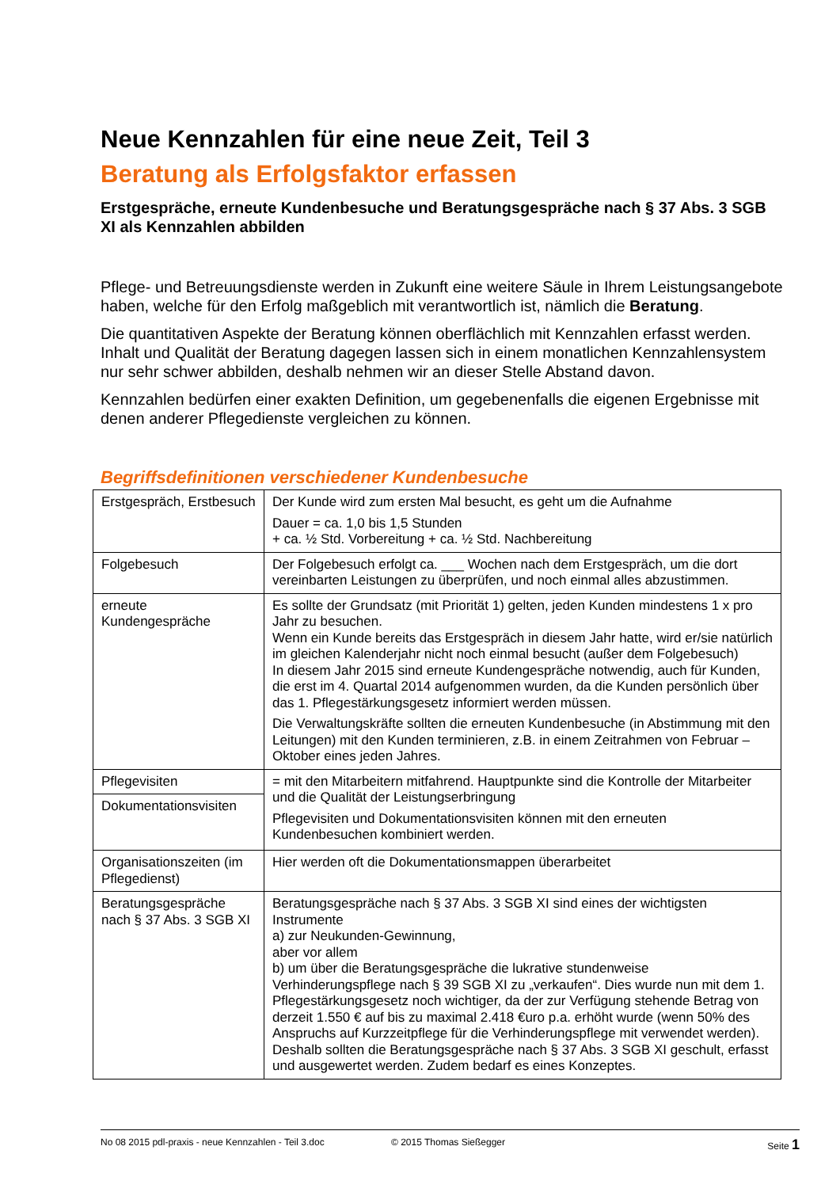Neue Kennzahlen für eine neue Zeit, Teil 3
Beratung als Erfolgsfaktor erfassen
Erstgespräche, erneute Kundenbesuche und Beratungsgespräche nach § 37 Abs. 3 SGB XI als Kennzahlen abbilden
Pflege- und Betreuungsdienste werden in Zukunft eine weitere Säule in Ihrem Leistungsangebote haben, welche für den Erfolg maßgeblich mit verantwortlich ist, nämlich die Beratung.
Die quantitativen Aspekte der Beratung können oberflächlich mit Kennzahlen erfasst werden. Inhalt und Qualität der Beratung dagegen lassen sich in einem monatlichen Kennzahlensystem nur sehr schwer abbilden, deshalb nehmen wir an dieser Stelle Abstand davon.
Kennzahlen bedürfen einer exakten Definition, um gegebenenfalls die eigenen Ergebnisse mit denen anderer Pflegedienste vergleichen zu können.
Begriffsdefinitionen verschiedener Kundenbesuche
| Erstgespräch, Erstbesuch | Der Kunde wird zum ersten Mal besucht, es geht um die Aufnahme Dauer = ca. 1,0 bis 1,5 Stunden + ca. ½ Std. Vorbereitung + ca. ½ Std. Nachbereitung |
| Folgebesuch | Der Folgebesuch erfolgt ca. ___ Wochen nach dem Erstgespräch, um die dort vereinbarten Leistungen zu überprüfen, und noch einmal alles abzustimmen. |
| erneute Kundengespräche | Es sollte der Grundsatz (mit Priorität 1) gelten, jeden Kunden mindestens 1 x pro Jahr zu besuchen. Wenn ein Kunde bereits das Erstgespräch in diesem Jahr hatte, wird er/sie natürlich im gleichen Kalenderjahr nicht noch einmal besucht (außer dem Folgebesuch) In diesem Jahr 2015 sind erneute Kundengespräche notwendig, auch für Kunden, die erst im 4. Quartal 2014 aufgenommen wurden, da die Kunden persönlich über das 1. Pflegestärkungsgesetz informiert werden müssen. Die Verwaltungskräfte sollten die erneuten Kundenbesuche (in Abstimmung mit den Leitungen) mit den Kunden terminieren, z.B. in einem Zeitrahmen von Februar – Oktober eines jeden Jahres. |
| Pflegevisiten | = mit den Mitarbeitern mitfahrend. Hauptpunkte sind die Kontrolle der Mitarbeiter und die Qualität der Leistungserbringung Pflegevisiten und Dokumentationsvisiten können mit den erneuten Kundenbesuchen kombiniert werden. |
| Dokumentationsvisiten | |
| Organisationszeiten (im Pflegedienst) | Hier werden oft die Dokumentationsmappen überarbeitet |
| Beratungsgespräche nach § 37 Abs. 3 SGB XI | Beratungsgespräche nach § 37 Abs. 3 SGB XI sind eines der wichtigsten Instrumente a) zur Neukunden-Gewinnung, aber vor allem b) um über die Beratungsgespräche die lukrative stundenweise Verhinderungspflege nach § 39 SGB XI zu „verkaufen“. Dies wurde nun mit dem 1. Pflegestärkungsgesetz noch wichtiger, da der zur Verfügung stehende Betrag von derzeit 1.550 € auf bis zu maximal 2.418 €uro p.a. erhöht wurde (wenn 50% des Anspruchs auf Kurzzeitpflege für die Verhinderungspflege mit verwendet werden). Deshalb sollten die Beratungsgespräche nach § 37 Abs. 3 SGB XI geschult, erfasst und ausgewertet werden. Zudem bedarf es eines Konzeptes. |
No 08 2015 pdl-praxis - neue Kennzahlen - Teil 3.doc © 2015 Thomas Sießegger Seite 1